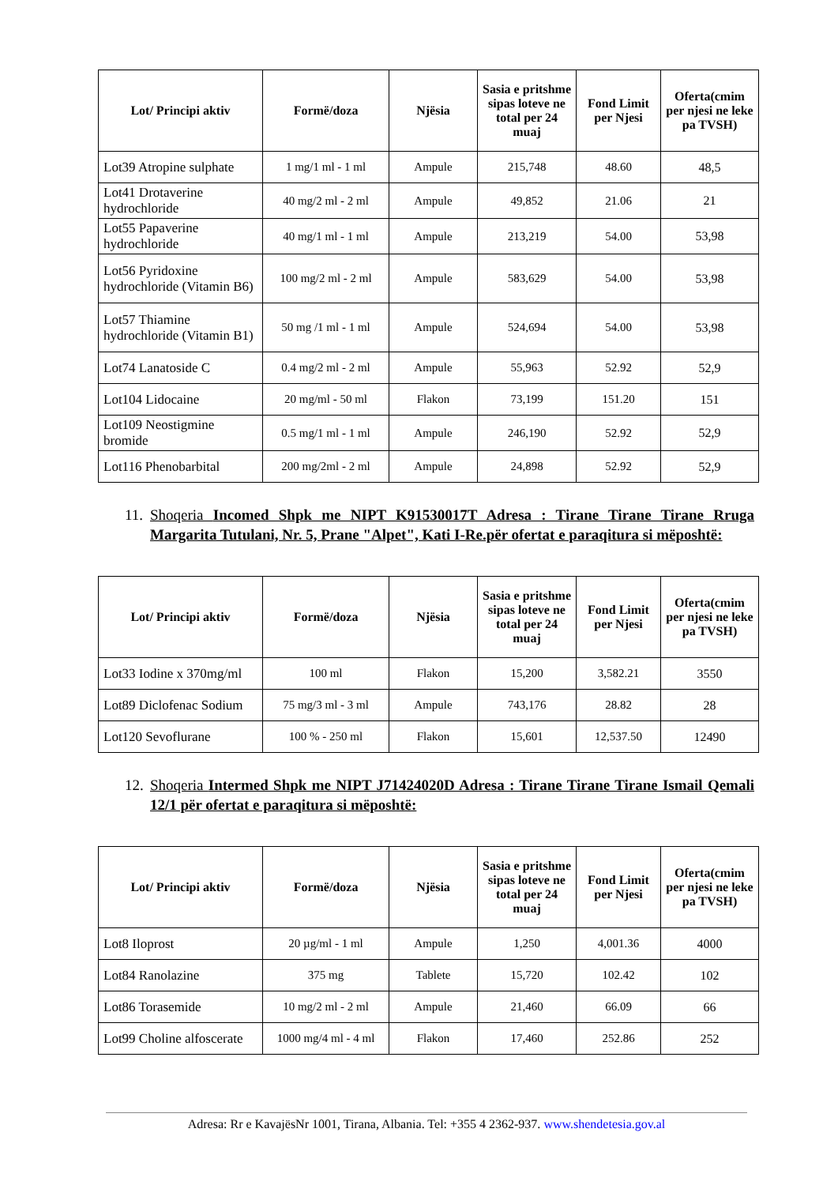| Lot/ Principi aktiv | Formë/doza | Njësia | Sasia e pritshme sipas loteve ne total per 24 muaj | Fond Limit per Njesi | Oferta(cmim per njesi ne leke pa TVSH) |
| --- | --- | --- | --- | --- | --- |
| Lot39 Atropine sulphate | 1 mg/1 ml - 1 ml | Ampule | 215,748 | 48.60 | 48,5 |
| Lot41 Drotaverine hydrochloride | 40 mg/2 ml - 2 ml | Ampule | 49,852 | 21.06 | 21 |
| Lot55 Papaverine hydrochloride | 40 mg/1 ml - 1 ml | Ampule | 213,219 | 54.00 | 53,98 |
| Lot56 Pyridoxine hydrochloride (Vitamin B6) | 100 mg/2 ml - 2 ml | Ampule | 583,629 | 54.00 | 53,98 |
| Lot57 Thiamine hydrochloride (Vitamin B1) | 50 mg /1 ml - 1 ml | Ampule | 524,694 | 54.00 | 53,98 |
| Lot74 Lanatoside C | 0.4 mg/2 ml - 2 ml | Ampule | 55,963 | 52.92 | 52,9 |
| Lot104 Lidocaine | 20 mg/ml - 50 ml | Flakon | 73,199 | 151.20 | 151 |
| Lot109 Neostigmine bromide | 0.5 mg/1 ml - 1 ml | Ampule | 246,190 | 52.92 | 52,9 |
| Lot116 Phenobarbital | 200 mg/2ml - 2 ml | Ampule | 24,898 | 52.92 | 52,9 |
11. Shoqeria Incomed Shpk me NIPT K91530017T Adresa : Tirane Tirane Tirane Rruga Margarita Tutulani, Nr. 5, Prane "Alpet", Kati I-Re.për ofertat e paraqitura si mëposhtë:
| Lot/ Principi aktiv | Formë/doza | Njësia | Sasia e pritshme sipas loteve ne total per 24 muaj | Fond Limit per Njesi | Oferta(cmim per njesi ne leke pa TVSH) |
| --- | --- | --- | --- | --- | --- |
| Lot33 Iodine x 370mg/ml | 100 ml | Flakon | 15,200 | 3,582.21 | 3550 |
| Lot89 Diclofenac Sodium | 75 mg/3 ml - 3 ml | Ampule | 743,176 | 28.82 | 28 |
| Lot120 Sevoflurane | 100 % - 250 ml | Flakon | 15,601 | 12,537.50 | 12490 |
12. Shoqeria Intermed Shpk me NIPT J71424020D Adresa : Tirane Tirane Tirane Ismail Qemali 12/1 për ofertat e paraqitura si mëposhtë:
| Lot/ Principi aktiv | Formë/doza | Njësia | Sasia e pritshme sipas loteve ne total per 24 muaj | Fond Limit per Njesi | Oferta(cmim per njesi ne leke pa TVSH) |
| --- | --- | --- | --- | --- | --- |
| Lot8 Iloprost | 20 µg/ml - 1 ml | Ampule | 1,250 | 4,001.36 | 4000 |
| Lot84 Ranolazine | 375 mg | Tablete | 15,720 | 102.42 | 102 |
| Lot86 Torasemide | 10 mg/2 ml - 2 ml | Ampule | 21,460 | 66.09 | 66 |
| Lot99 Choline alfoscerate | 1000 mg/4 ml - 4 ml | Flakon | 17,460 | 252.86 | 252 |
Adresa: Rr e KavajësNr 1001, Tirana, Albania. Tel: +355 4 2362-937. www.shendetesia.gov.al